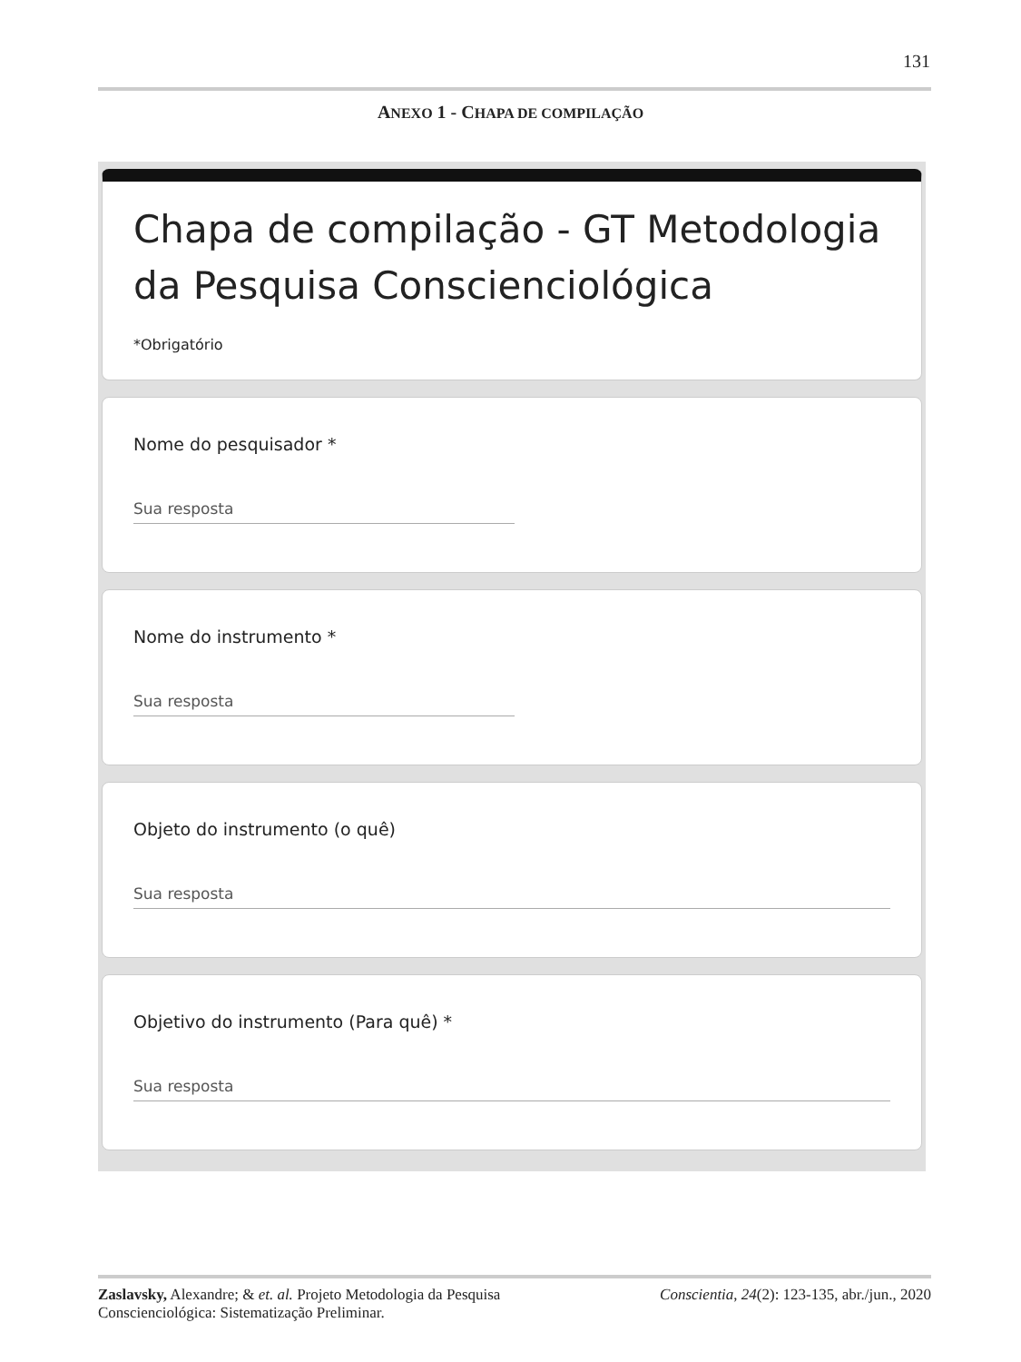131
ANEXO 1 - CHAPA DE COMPILAÇÃO
Chapa de compilação - GT Metodologia da Pesquisa Conscienciológica
*Obrigatório
Nome do pesquisador *
Sua resposta
Nome do instrumento *
Sua resposta
Objeto do instrumento (o quê)
Sua resposta
Objetivo do instrumento (Para quê) *
Sua resposta
Zaslavsky, Alexandre; & et. al. Projeto Metodologia da Pesquisa Conscienciológica: Sistematização Preliminar.
Conscientia, 24(2): 123-135, abr./jun., 2020